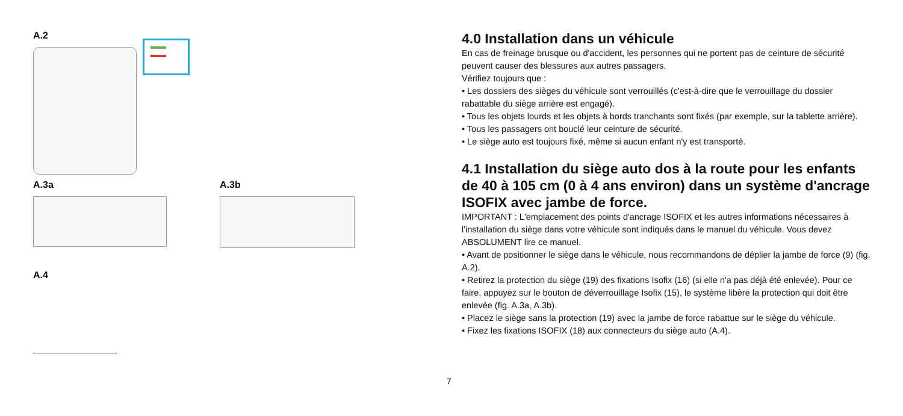A.2
A.3a A.3b
A.4
4.0 Installation dans un véhicule
En cas de freinage brusque ou d'accident, les personnes qui ne portent pas de ceinture de sécurité peuvent causer des blessures aux autres passagers.
Vérifiez toujours que :
• Les dossiers des sièges du véhicule sont verrouillés (c'est-à-dire que le verrouillage du dossier rabattable du siège arrière est engagé).
• Tous les objets lourds et les objets à bords tranchants sont fixés (par exemple, sur la tablette arrière).
• Tous les passagers ont bouclé leur ceinture de sécurité.
• Le siège auto est toujours fixé, même si aucun enfant n'y est transporté.
4.1 Installation du siège auto dos à la route pour les enfants de 40 à 105 cm (0 à 4 ans environ) dans un système d'ancrage ISOFIX avec jambe de force.
IMPORTANT : L'emplacement des points d'ancrage ISOFIX et les autres informations nécessaires à l'installation du siège dans votre véhicule sont indiqués dans le manuel du véhicule. Vous devez ABSOLUMENT lire ce manuel.
• Avant de positionner le siège dans le véhicule, nous recommandons de déplier la jambe de force (9) (fig. A.2).
• Retirez la protection du siège (19) des fixations Isofix (16) (si elle n'a pas déjà été enlevée). Pour ce faire, appuyez sur le bouton de déverrouillage Isofix (15), le système libère la protection qui doit être enlevée (fig. A.3a, A.3b).
• Placez le siège sans la protection (19) avec la jambe de force rabattue sur le siège du véhicule.
• Fixez les fixations ISOFIX (18) aux connecteurs du siège auto (A.4).
7